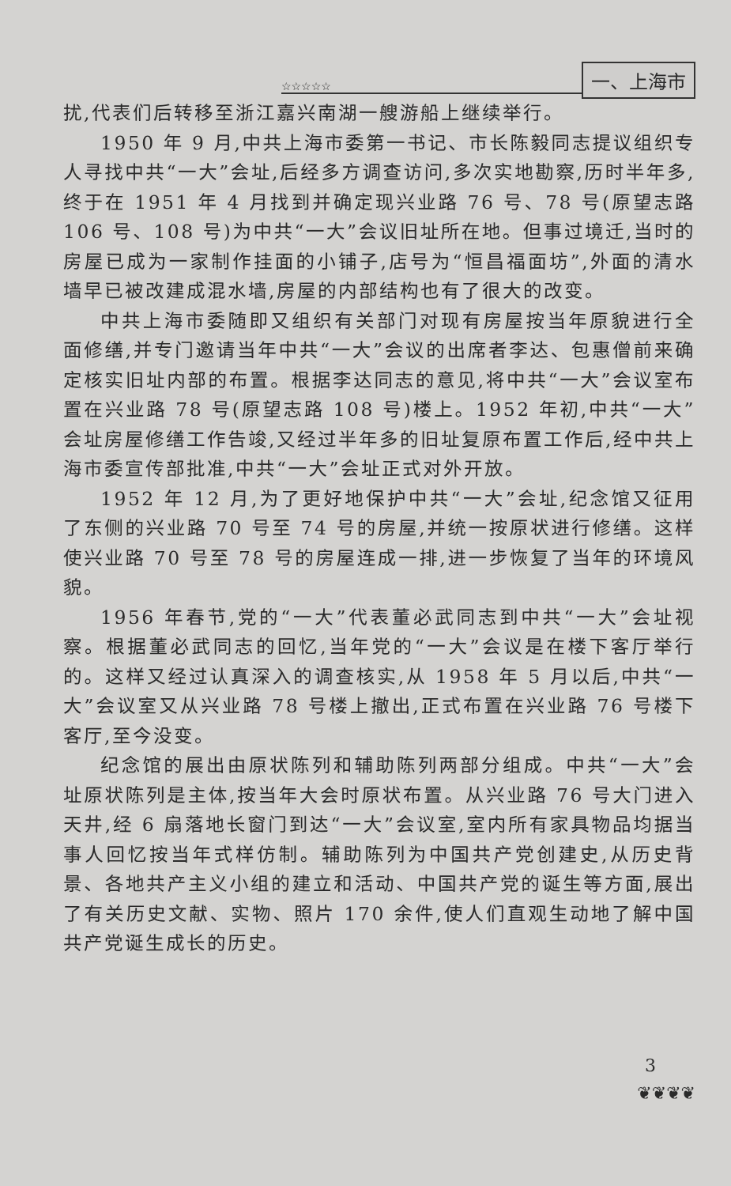☆☆☆☆☆
一、上海市
扰,代表们后转移至浙江嘉兴南湖一艘游船上继续举行。
1950 年 9 月,中共上海市委第一书记、市长陈毅同志提议组织专人寻找中共“一大”会址,后经多方调查访问,多次实地勘察,历时半年多,终于在 1951 年 4 月找到并确定现兴业路 76 号、78 号(原望志路 106 号、108 号)为中共“一大”会议旧址所在地。但事过境迁,当时的房屋已成为一家制作挂面的小铺子,店号为“恒昌福面坊”,外面的清水墙早已被改建成混水墙,房屋的内部结构也有了很大的改变。
中共上海市委随即又组织有关部门对现有房屋按当年原貌进行全面修缮,并专门邀请当年中共“一大”会议的出席者李达、包惠僧前来确定核实旧址内部的布置。根据李达同志的意见,将中共“一大”会议室布置在兴业路 78 号(原望志路 108 号)楼上。1952 年初,中共“一大”会址房屋修缮工作告竣,又经过半年多的旧址复原布置工作后,经中共上海市委宣传部批准,中共“一大”会址正式对外开放。
1952 年 12 月,为了更好地保护中共“一大”会址,纪念馆又征用了东侧的兴业路 70 号至 74 号的房屋,并统一按原状进行修缮。这样使兴业路 70 号至 78 号的房屋连成一排,进一步恢复了当年的环境风貌。
1956 年春节,党的“一大”代表董必武同志到中共“一大”会址视察。根据董必武同志的回忆,当年党的“一大”会议是在楼下客厅举行的。这样又经过认真深入的调查核实,从 1958 年 5 月以后,中共“一大”会议室又从兴业路 78 号楼上撤出,正式布置在兴业路 76 号楼下客厅,至今没变。
纪念馆的展出由原状陈列和辅助陈列两部分组成。中共“一大”会址原状陈列是主体,按当年大会时原状布置。从兴业路 76 号大门进入天井,经 6 扇落地长窗门到达“一大”会议室,室内所有家具物品均据当事人回忆按当年式样仿制。辅助陈列为中国共产党创建史,从历史背景、各地共产主义小组的建立和活动、中国共产党的诞生等方面,展出了有关历史文献、实物、照片 170 余件,使人们直观生动地了解中国共产党诞生成长的历史。
3
❦❦❦❦